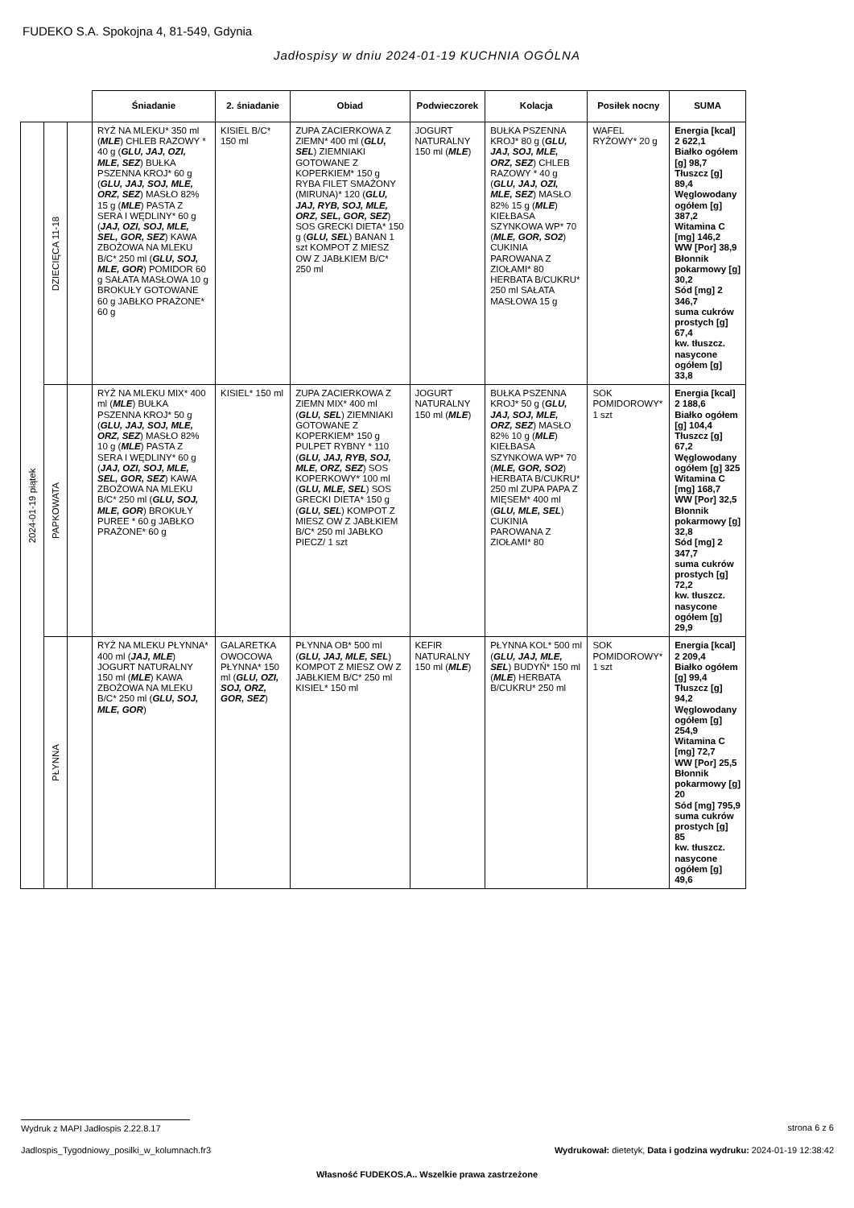FUDEKO S.A. Spokojna 4, 81-549, Gdynia
Jadłospisy w dniu 2024-01-19 KUCHNIA OGÓLNA
| | | | Śniadanie | 2. śniadanie | Obiad | Podwieczorek | Kolacja | Posiłek nocny | SUMA |
| --- | --- | --- | --- | --- | --- | --- | --- | --- | --- |
| 2024-01-19 piątek | DZIECIĘCA 11-18 | | RYŻ NA MLEKU* 350 ml ( MLE ) CHLEB RAZOWY * 40 g ( GLU, JAJ, OZI, MLE, SEZ ) BUŁKA PSZENNA KROJ* 60 g ( GLU, JAJ, SOJ, MLE, ORZ, SEZ ) MASŁO 82% 15 g ( MLE ) PASTA Z SERA I WĘDLINY* 60 g ( JAJ, OZI, SOJ, MLE, SEL, GOR, SEZ ) KAWA ZBOŻOWA NA MLEKU B/C* 250 ml ( GLU, SOJ, MLE, GOR ) POMIDOR 60 g SAŁATA MASŁOWA 10 g BROKUŁY GOTOWANE 60 g JABŁKO PRAŻONE* 60 g | KISIEL B/C* 150 ml | ZUPA ZACIERKOWA Z ZIEMN* 400 ml ( GLU, SEL ) ZIEMNIAKI GOTOWANE Z KOPERKIEM* 150 g RYBA FILET SMAŻONY (MIRUNA)* 120 ( GLU, JAJ, RYB, SOJ, MLE, ORZ, SEL, GOR, SEZ ) SOS GRECKI DIETA* 150 g ( GLU, SEL ) BANAN 1 szt KOMPOT Z MIESZ OW Z JABŁKIEM B/C* 250 ml | JOGURT NATURALNY 150 ml ( MLE ) | BUŁKA PSZENNA KROJ* 80 g ( GLU, JAJ, SOJ, MLE, ORZ, SEZ ) CHLEB RAZOWY * 40 g ( GLU, JAJ, OZI, MLE, SEZ ) MASŁO 82% 15 g ( MLE ) KIEŁBASA SZYNKOWA WP* 70 ( MLE, GOR, SO2 ) CUKINIA PAROWANA Z ZIOŁAMI* 80 HERBATA B/CUKRU* 250 ml SAŁATA MASŁOWA 15 g | WAFEL RYŻOWY* 20 g | Energia [kcal] 2 622,1 Białko ogółem [g] 98,7 Tłuszcz [g] 89,4 Węglowodany ogółem [g] 387,2 Witamina C [mg] 146,2 WW [Por] 38,9 Błonnik pokarmowy [g] 30,2 Sód [mg] 2 346,7 suma cukrów prostych [g] 67,4 kw. tłuszcz. nasycone ogółem [g] 33,8 |
| | PAPKOWATA | | RYŻ NA MLEKU MIX* 400 ml ( MLE ) BUŁKA PSZENNA KROJ* 50 g ( GLU, JAJ, SOJ, MLE, ORZ, SEZ ) MASŁO 82% 10 g ( MLE ) PASTA Z SERA I WĘDLINY* 60 g ( JAJ, OZI, SOJ, MLE, SEL, GOR, SEZ ) KAWA ZBOŻOWA NA MLEKU B/C* 250 ml ( GLU, SOJ, MLE, GOR ) BROKUŁY PUREE * 60 g JABŁKO PRAŻONE* 60 g | KISIEL* 150 ml | ZUPA ZACIERKOWA Z ZIEMN MIX* 400 ml ( GLU, SEL ) ZIEMNIAKI GOTOWANE Z KOPERKIEM* 150 g PULPET RYBNY * 110 ( GLU, JAJ, RYB, SOJ, MLE, ORZ, SEZ ) SOS KOPERKOWY* 100 ml ( GLU, MLE, SEL ) SOS GRECKI DIETA* 150 g ( GLU, SEL ) KOMPOT Z MIESZ OW Z JABŁKIEM B/C* 250 ml JABŁKO PIECZ/ 1 szt | JOGURT NATURALNY 150 ml ( MLE ) | BUŁKA PSZENNA KROJ* 50 g ( GLU, JAJ, SOJ, MLE, ORZ, SEZ ) MASŁO 82% 10 g ( MLE ) KIEŁBASA SZYNKOWA WP* 70 ( MLE, GOR, SO2 ) HERBATA B/CUKRU* 250 ml ZUPA PAPA Z MIĘSEM* 400 ml ( GLU, MLE, SEL ) CUKINIA PAROWANA Z ZIOŁAMI* 80 | SOK POMIDOROWY* 1 szt | Energia [kcal] 2 188,6 Białko ogółem [g] 104,4 Tłuszcz [g] 67,2 Węglowodany ogółem [g] 325 Witamina C [mg] 168,7 WW [Por] 32,5 Błonnik pokarmowy [g] 32,8 Sód [mg] 2 347,7 suma cukrów prostych [g] 72,2 kw. tłuszcz. nasycone ogółem [g] 29,9 |
| | PŁYNNA | | RYŻ NA MLEKU PŁYNNA* 400 ml ( JAJ, MLE ) JOGURT NATURALNY 150 ml ( MLE ) KAWA ZBOŻOWA NA MLEKU B/C* 250 ml ( GLU, SOJ, MLE, GOR ) | GALARETKA OWOCOWA PŁYNNA* 150 ml ( GLU, OZI, SOJ, ORZ, GOR, SEZ ) | PŁYNNA OB* 500 ml ( GLU, JAJ, MLE, SEL ) KOMPOT Z MIESZ OW Z JABŁKIEM B/C* 250 ml KISIEL* 150 ml | KEFIR NATURALNY 150 ml ( MLE ) | PŁYNNA KOL* 500 ml ( GLU, JAJ, MLE, SEL ) BUDYŃ* 150 ml ( MLE ) HERBATA B/CUKRU* 250 ml | SOK POMIDOROWY* 1 szt | Energia [kcal] 2 209,4 Białko ogółem [g] 99,4 Tłuszcz [g] 94,2 Węglowodany ogółem [g] 254,9 Witamina C [mg] 72,7 WW [Por] 25,5 Błonnik pokarmowy [g] 20 Sód [mg] 795,9 suma cukrów prostych [g] 85 kw. tłuszcz. nasycone ogółem [g] 49,6 |
Wydruk z MAPI Jadłospis 2.22.8.17
strona 6 z 6
Jadlospis_Tygodniowy_posilki_w_kolumnach.fr3
Wydrukował: dietetyk, Data i godzina wydruku: 2024-01-19 12:38:42
Własność FUDEKOS.A.. Wszelkie prawa zastrzeżone